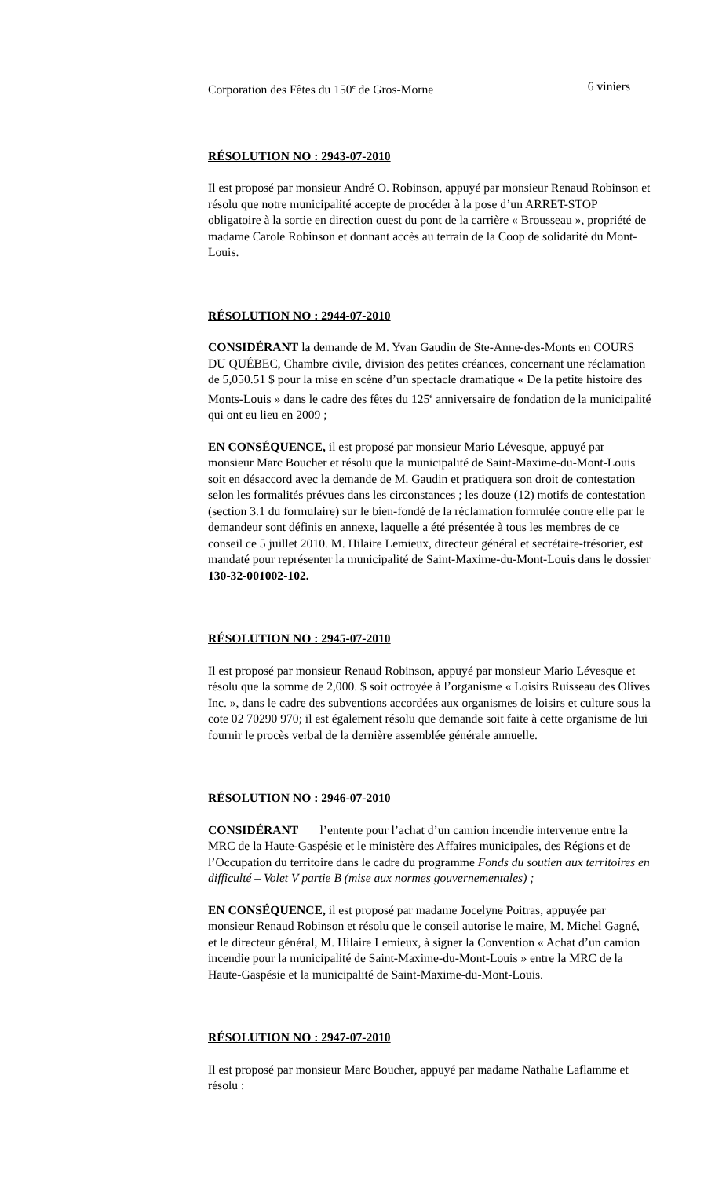Corporation des Fêtes du 150<sup>e</sup> de Gros-Morne 6 viniers
RÉSOLUTION NO : 2943-07-2010
Il est proposé par monsieur André O. Robinson, appuyé par monsieur Renaud Robinson et résolu que notre municipalité accepte de procéder à la pose d’un ARRET-STOP obligatoire à la sortie en direction ouest du pont de la carrière « Brousseau », propriété de madame Carole Robinson et donnant accès au terrain de la Coop de solidarité du Mont-Louis.
RÉSOLUTION NO : 2944-07-2010
CONSIDÉRANT la demande de M. Yvan Gaudin de Ste-Anne-des-Monts en COURS DU QUÉBEC, Chambre civile, division des petites créances, concernant une réclamation de 5,050.51 $ pour la mise en scène d’un spectacle dramatique « De la petite histoire des Monts-Louis » dans le cadre des fêtes du 125<sup>e</sup> anniversaire de fondation de la municipalité qui ont eu lieu en 2009 ;
EN CONSÉQUENCE, il est proposé par monsieur Mario Lévesque, appuyé par monsieur Marc Boucher et résolu que la municipalité de Saint-Maxime-du-Mont-Louis soit en désaccord avec la demande de M. Gaudin et pratiquera son droit de contestation selon les formalités prévues dans les circonstances ; les douze (12) motifs de contestation (section 3.1 du formulaire) sur le bien-fondé de la réclamation formulée contre elle par le demandeur sont définis en annexe, laquelle a été présentée à tous les membres de ce conseil ce 5 juillet 2010. M. Hilaire Lemieux, directeur général et secrétaire-trésorier, est mandaté pour représenter la municipalité de Saint-Maxime-du-Mont-Louis dans le dossier 130-32-001002-102.
RÉSOLUTION NO : 2945-07-2010
Il est proposé par monsieur Renaud Robinson, appuyé par monsieur Mario Lévesque et résolu que la somme de 2,000. $ soit octroyée à l’organisme « Loisirs Ruisseau des Olives Inc. », dans le cadre des subventions accordées aux organismes de loisirs et culture sous la cote 02 70290 970; il est également résolu que demande soit faite à cette organisme de lui fournir le procès verbal de la dernière assemblée générale annuelle.
RÉSOLUTION NO : 2946-07-2010
CONSIDÉRANT l’entente pour l’achat d’un camion incendie intervenue entre la MRC de la Haute-Gaspésie et le ministère des Affaires municipales, des Régions et de l’Occupation du territoire dans le cadre du programme Fonds du soutien aux territoires en difficulté – Volet V partie B (mise aux normes gouvernementales) ;
EN CONSÉQUENCE, il est proposé par madame Jocelyne Poitras, appuyée par monsieur Renaud Robinson et résolu que le conseil autorise le maire, M. Michel Gagné, et le directeur général, M. Hilaire Lemieux, à signer la Convention « Achat d’un camion incendie pour la municipalité de Saint-Maxime-du-Mont-Louis » entre la MRC de la Haute-Gaspésie et la municipalité de Saint-Maxime-du-Mont-Louis.
RÉSOLUTION NO : 2947-07-2010
Il est proposé par monsieur Marc Boucher, appuyé par madame Nathalie Laflamme et résolu :